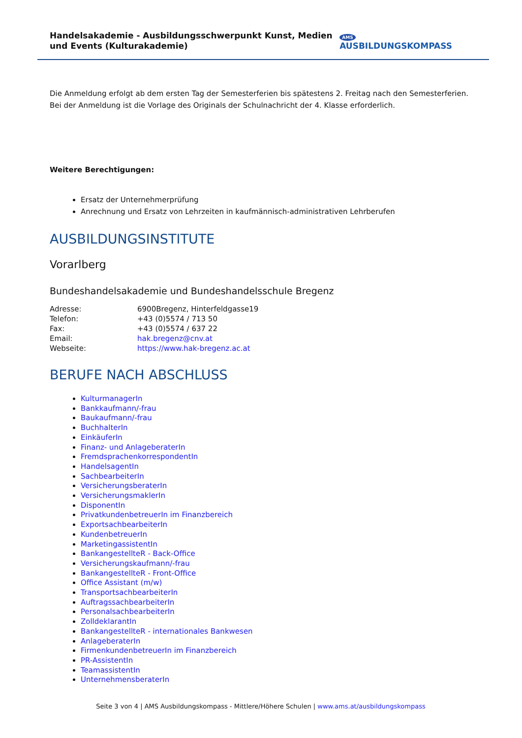Handelsakademie - Ausbildungsschwerpunkt Kunst, Medien und Events (Kulturakademie)
AMS AUSBILDUNGSKOMPASS
Die Anmeldung erfolgt ab dem ersten Tag der Semesterferien bis spätestens 2. Freitag nach den Semesterferien.
Bei der Anmeldung ist die Vorlage des Originals der Schulnachricht der 4. Klasse erforderlich.
Weitere Berechtigungen:
Ersatz der Unternehmerprüfung
Anrechnung und Ersatz von Lehrzeiten in kaufmännisch-administrativen Lehrberufen
AUSBILDUNGSINSTITUTE
Vorarlberg
Bundeshandelsakademie und Bundeshandelsschule Bregenz
| Adresse: | 6900Bregenz, Hinterfeldgasse19 |
| Telefon: | +43 (0)5574 / 713 50 |
| Fax: | +43 (0)5574 / 637 22 |
| Email: | hak.bregenz@cnv.at |
| Webseite: | https://www.hak-bregenz.ac.at |
BERUFE NACH ABSCHLUSS
KulturmanagerIn
Bankkaufmann/-frau
Baukaufmann/-frau
BuchhalterIn
EinkäuferIn
Finanz- und AnlageberaterIn
FremdsprachenkorrespondentIn
HandelsagentIn
SachbearbeiterIn
VersicherungsberaterIn
VersicherungsmaklerIn
DisponentIn
PrivatkundenbetreuerIn im Finanzbereich
ExportsachbearbeiterIn
KundenbetreuerIn
MarketingassistentIn
BankangestellteR - Back-Office
Versicherungskaufmann/-frau
BankangestellteR - Front-Office
Office Assistant (m/w)
TransportsachbearbeiterIn
AuftragssachbearbeiterIn
PersonalsachbearbeiterIn
ZolldeklarantIn
BankangestellteR - internationales Bankwesen
AnlageberaterIn
FirmenkundenbetreuerIn im Finanzbereich
PR-AssistentIn
TeamassistentIn
UnternehmensberaterIn
Seite 3 von 4 | AMS Ausbildungskompass - Mittlere/Höhere Schulen | www.ams.at/ausbildungskompass